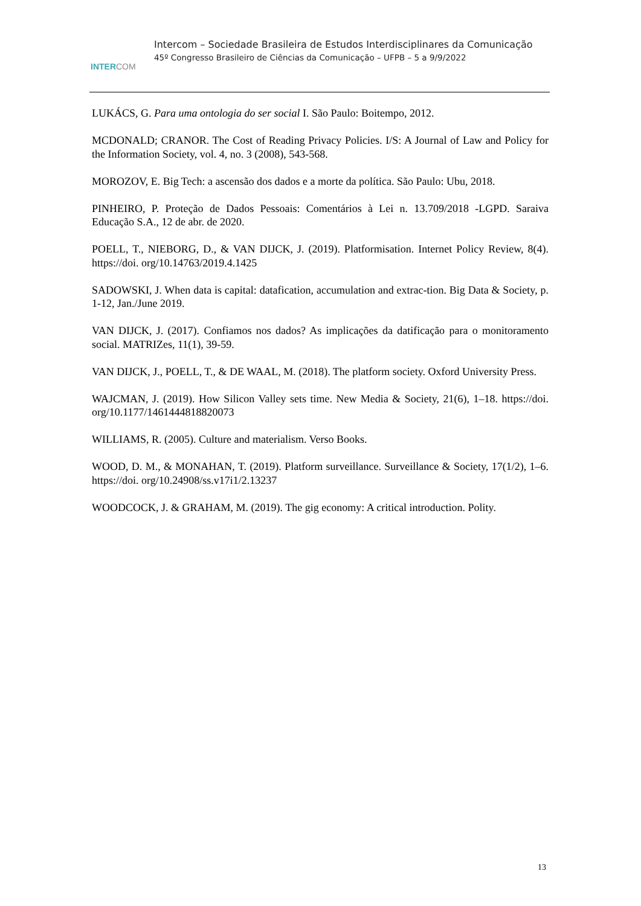INTERCOM
Intercom – Sociedade Brasileira de Estudos Interdisciplinares da Comunicação
45º Congresso Brasileiro de Ciências da Comunicação – UFPB – 5 a 9/9/2022
LUKÁCS, G. Para uma ontologia do ser social I. São Paulo: Boitempo, 2012.
MCDONALD; CRANOR. The Cost of Reading Privacy Policies. I/S: A Journal of Law and Policy for the Information Society, vol. 4, no. 3 (2008), 543-568.
MOROZOV, E. Big Tech: a ascensão dos dados e a morte da política. São Paulo: Ubu, 2018.
PINHEIRO, P. Proteção de Dados Pessoais: Comentários à Lei n. 13.709/2018 -LGPD. Saraiva Educação S.A., 12 de abr. de 2020.
POELL, T., NIEBORG, D., & VAN DIJCK, J. (2019). Platformisation. Internet Policy Review, 8(4). https://doi. org/10.14763/2019.4.1425
SADOWSKI, J. When data is capital: datafication, accumulation and extrac-tion. Big Data & Society, p. 1-12, Jan./June 2019.
VAN DIJCK, J. (2017). Confiamos nos dados? As implicações da datificação para o monitoramento social. MATRIZes, 11(1), 39-59.
VAN DIJCK, J., POELL, T., & DE WAAL, M. (2018). The platform society. Oxford University Press.
WAJCMAN, J. (2019). How Silicon Valley sets time. New Media & Society, 21(6), 1–18. https://doi. org/10.1177/1461444818820073
WILLIAMS, R. (2005). Culture and materialism. Verso Books.
WOOD, D. M., & MONAHAN, T. (2019). Platform surveillance. Surveillance & Society, 17(1/2), 1–6. https://doi. org/10.24908/ss.v17i1/2.13237
WOODCOCK, J. & GRAHAM, M. (2019). The gig economy: A critical introduction. Polity.
13